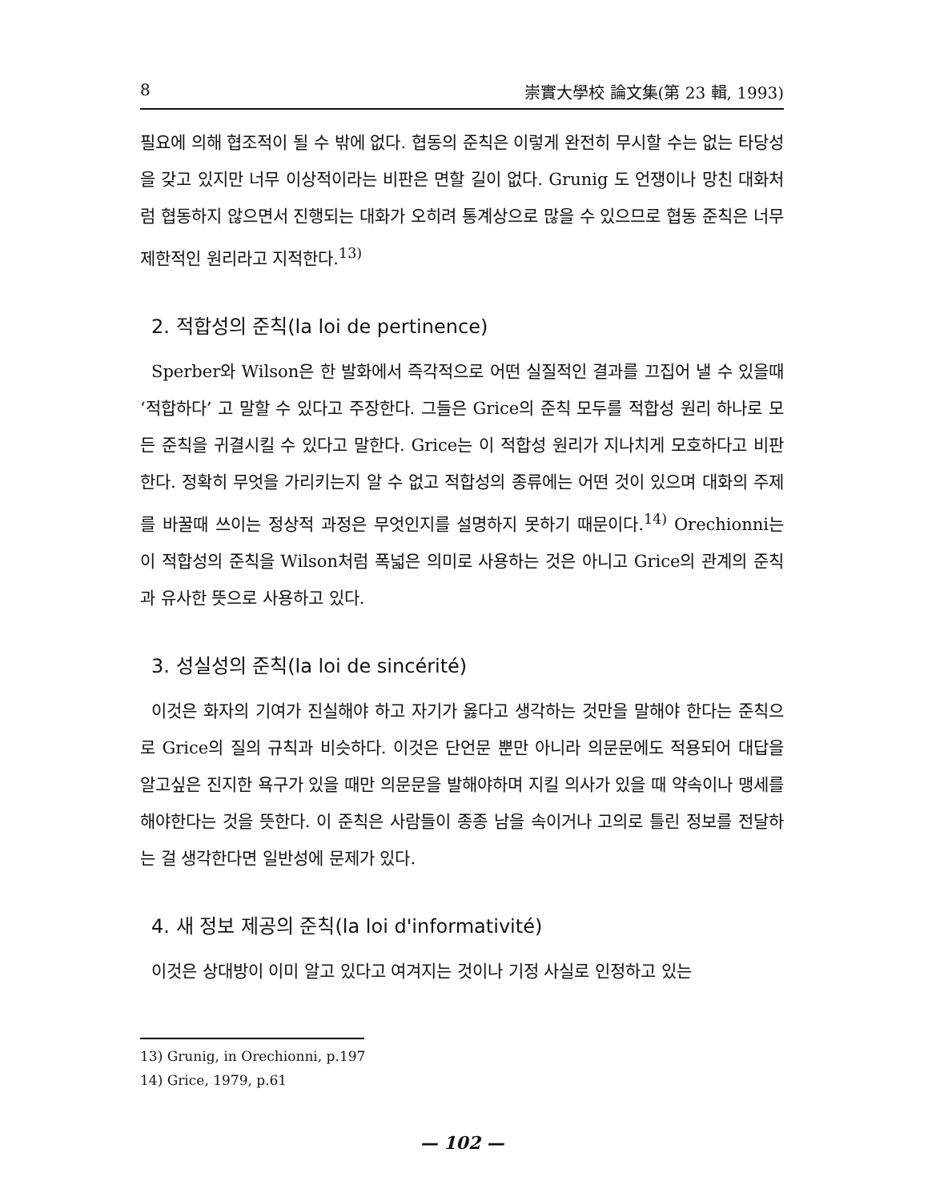8 崇實大學校 論文集(第 23 輯, 1993)
필요에 의해 협조적이 될 수 밖에 없다. 협동의 준칙은 이렇게 완전히 무시할 수는 없는 타당성을 갖고 있지만 너무 이상적이라는 비판은 면할 길이 없다. Grunig 도 언쟁이나 망친 대화처럼 협동하지 않으면서 진행되는 대화가 오히려 통계상으로 많을 수 있으므로 협동 준칙은 너무 제한적인 원리라고 지적한다.<sup>13)</sup>
2. 적합성의 준칙(la loi de pertinence)
Sperber와 Wilson은 한 발화에서 즉각적으로 어떤 실질적인 결과를 끄집어 낼 수 있을때 ‘적합하다’ 고 말할 수 있다고 주장한다. 그들은 Grice의 준칙 모두를 적합성 원리 하나로 모든 준칙을 귀결시킬 수 있다고 말한다. Grice는 이 적합성 원리가 지나치게 모호하다고 비판한다. 정확히 무엇을 가리키는지 알 수 없고 적합성의 종류에는 어떤 것이 있으며 대화의 주제를 바꿀때 쓰이는 정상적 과정은 무엇인지를 설명하지 못하기 때문이다.<sup>14)</sup> Orechionni는 이 적합성의 준칙을 Wilson처럼 폭넓은 의미로 사용하는 것은 아니고 Grice의 관계의 준칙과 유사한 뜻으로 사용하고 있다.
3. 성실성의 준칙(la loi de sincérité)
이것은 화자의 기여가 진실해야 하고 자기가 옳다고 생각하는 것만을 말해야 한다는 준칙으로 Grice의 질의 규칙과 비슷하다. 이것은 단언문 뿐만 아니라 의문문에도 적용되어 대답을 알고싶은 진지한 욕구가 있을 때만 의문문을 발해야하며 지킬 의사가 있을 때 약속이나 맹세를 해야한다는 것을 뜻한다. 이 준칙은 사람들이 종종 남을 속이거나 고의로 틀린 정보를 전달하는 걸 생각한다면 일반성에 문제가 있다.
4. 새 정보 제공의 준칙(la loi d'informativité)
이것은 상대방이 이미 알고 있다고 여겨지는 것이나 기정 사실로 인정하고 있는
13) Grunig, in Orechionni, p.197
14) Grice, 1979, p.61
— 102 —